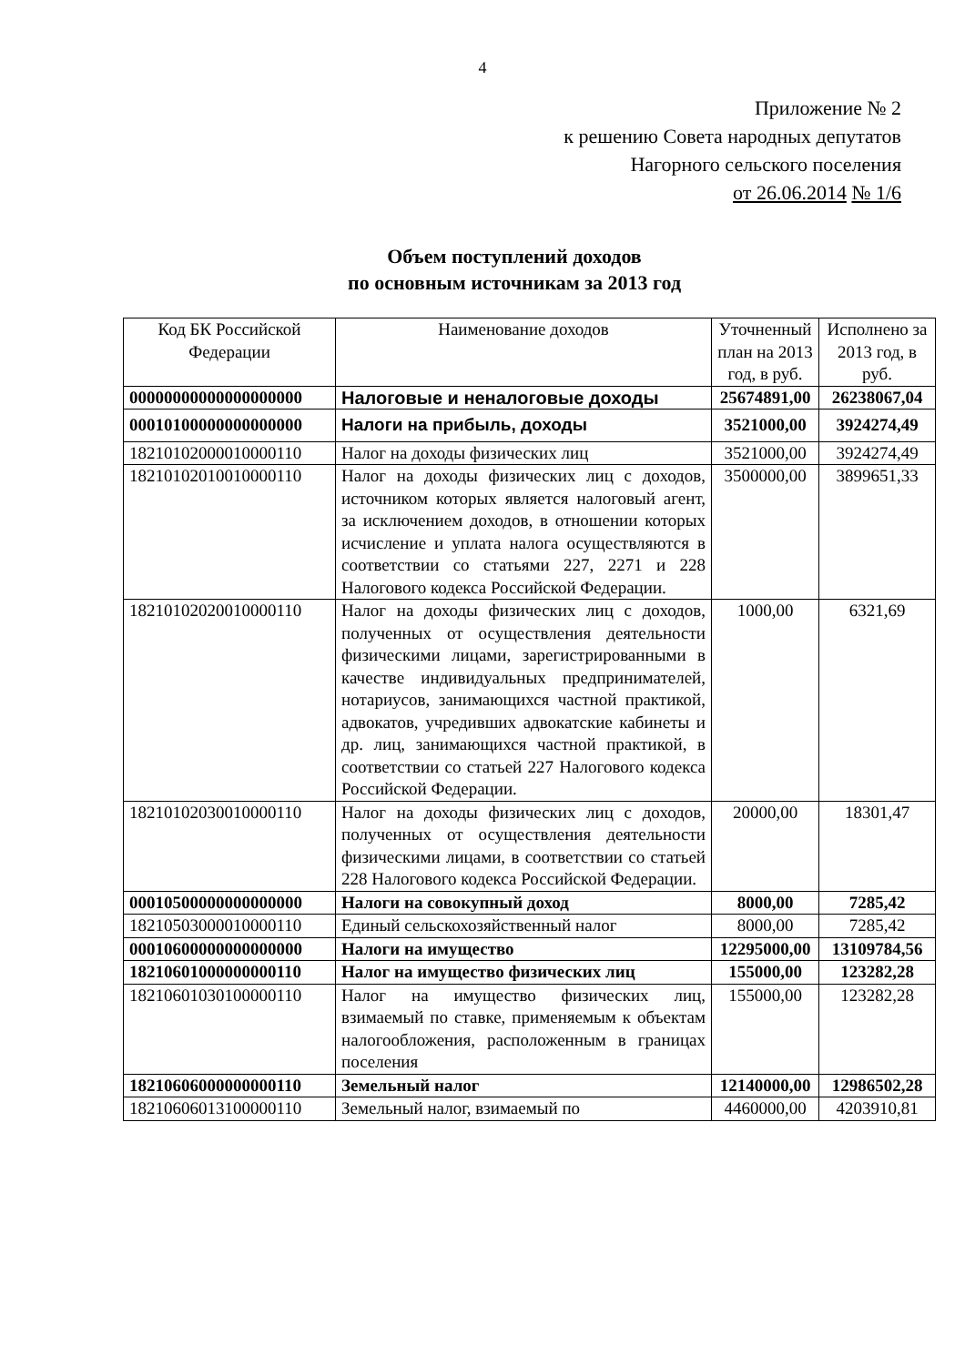4
Приложение № 2
к решению Совета народных депутатов
Нагорного сельского поселения
от 26.06.2014 № 1/6
Объем поступлений доходов
по основным источникам за 2013 год
| Код БК Российской Федерации | Наименование доходов | Уточненный план на 2013 год, в руб. | Исполнено за 2013 год, в руб. |
| 00000000000000000000 | Налоговые и неналоговые доходы | 25674891,00 | 26238067,04 |
| 00010100000000000000 | Налоги на прибыль, доходы | 3521000,00 | 3924274,49 |
| 18210102000010000110 | Налог на доходы физических лиц | 3521000,00 | 3924274,49 |
| 18210102010010000110 | Налог на доходы физических лиц с доходов, источником которых является налоговый агент, за исключением доходов, в отношении которых исчисление и уплата налога осуществляются в соответствии со статьями 227, 2271 и 228 Налогового кодекса Российской Федерации. | 3500000,00 | 3899651,33 |
| 18210102020010000110 | Налог на доходы физических лиц с доходов, полученных от осуществления деятельности физическими лицами, зарегистрированными в качестве индивидуальных предпринимателей, нотариусов, занимающихся частной практикой, адвокатов, учредивших адвокатские кабинеты и др. лиц, занимающихся частной практикой, в соответствии со статьей 227 Налогового кодекса Российской Федерации. | 1000,00 | 6321,69 |
| 18210102030010000110 | Налог на доходы физических лиц с доходов, полученных от осуществления деятельности физическими лицами, в соответствии со статьей 228 Налогового кодекса Российской Федерации. | 20000,00 | 18301,47 |
| 00010500000000000000 | Налоги на совокупный доход | 8000,00 | 7285,42 |
| 18210503000010000110 | Единый сельскохозяйственный налог | 8000,00 | 7285,42 |
| 00010600000000000000 | Налоги на имущество | 12295000,00 | 13109784,56 |
| 18210601000000000110 | Налог на имущество физических лиц | 155000,00 | 123282,28 |
| 18210601030100000110 | Налог на имущество физических лиц, взимаемый по ставке, применяемым к объектам налогообложения, расположенным в границах поселения | 155000,00 | 123282,28 |
| 18210606000000000110 | Земельный налог | 12140000,00 | 12986502,28 |
| 18210606013100000110 | Земельный налог, взимаемый по | 4460000,00 | 4203910,81 |